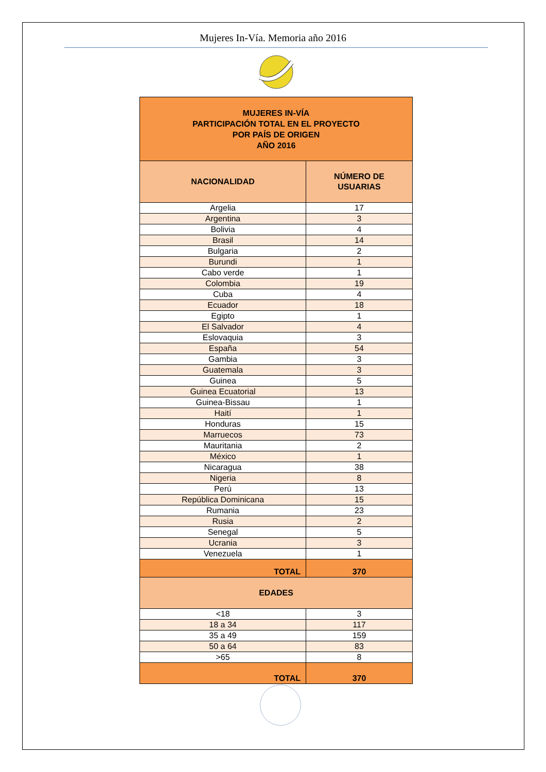Mujeres In-Vía. Memoria año 2016
| MUJERES IN-VÍA PARTICIPACIÓN TOTAL EN EL PROYECTO POR PAÍS DE ORIGEN AÑO 2016 | |
| --- | --- |
| NACIONALIDAD | NÚMERO DE USUARIAS |
| Argelia | 17 |
| Argentina | 3 |
| Bolivia | 4 |
| Brasil | 14 |
| Bulgaria | 2 |
| Burundi | 1 |
| Cabo verde | 1 |
| Colombia | 19 |
| Cuba | 4 |
| Ecuador | 18 |
| Egipto | 1 |
| El Salvador | 4 |
| Eslovaquia | 3 |
| España | 54 |
| Gambia | 3 |
| Guatemala | 3 |
| Guinea | 5 |
| Guinea Ecuatorial | 13 |
| Guinea-Bissau | 1 |
| Haití | 1 |
| Honduras | 15 |
| Marruecos | 73 |
| Mauritania | 2 |
| México | 1 |
| Nicaragua | 38 |
| Nigeria | 8 |
| Perú | 13 |
| República Dominicana | 15 |
| Rumania | 23 |
| Rusia | 2 |
| Senegal | 5 |
| Ucrania | 3 |
| Venezuela | 1 |
| TOTAL | 370 |
| EDADES | |
| <18 | 3 |
| 18 a 34 | 117 |
| 35 a 49 | 159 |
| 50 a 64 | 83 |
| >65 | 8 |
| TOTAL | 370 |